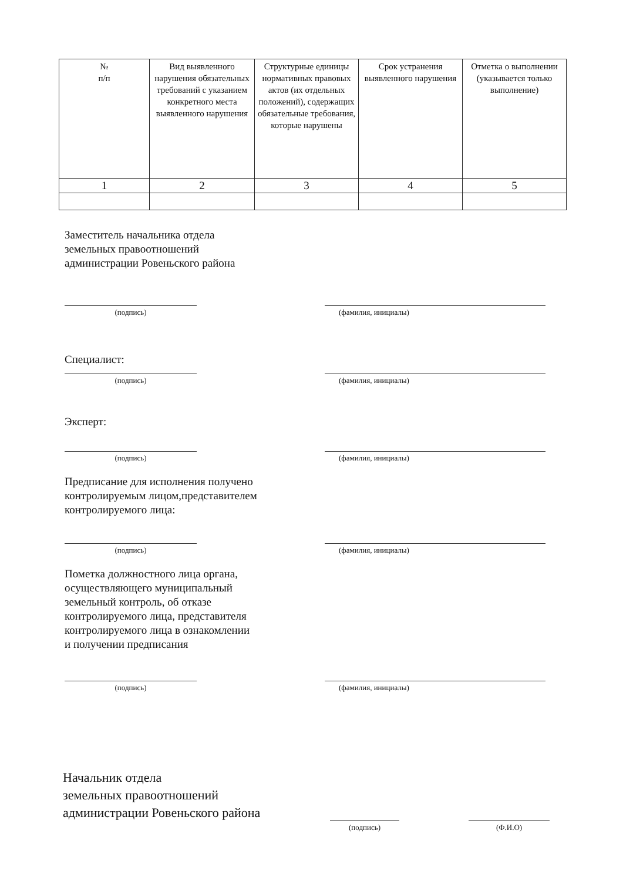| № п/п | Вид выявленного нарушения обязательных требований с указанием конкретного места выявленного нарушения | Структурные единицы нормативных правовых актов (их отдельных положений), содержащих обязательные требования, которые нарушены | Срок устранения выявленного нарушения | Отметка о выполнении (указывается только выполнение) |
| --- | --- | --- | --- | --- |
| 1 | 2 | 3 | 4 | 5 |
Заместитель начальника отдела
земельных правоотношений
администрации Ровеньского района
(подпись) (фамилия, инициалы)
Специалист:
(подпись) (фамилия, инициалы)
Эксперт:
(подпись) (фамилия, инициалы)
Предписание для исполнения получено
контролируемым лицом,представителем
контролируемого лица:
(подпись) (фамилия, инициалы)
Пометка должностного лица органа,
осуществляющего муниципальный
земельный контроль, об отказе
контролируемого лица, представителя
контролируемого лица в ознакомлении
и получении предписания
(подпись) (фамилия, инициалы)
Начальник отдела
земельных правоотношений
администрации Ровеньского района
(подпись)
(Ф.И.О)